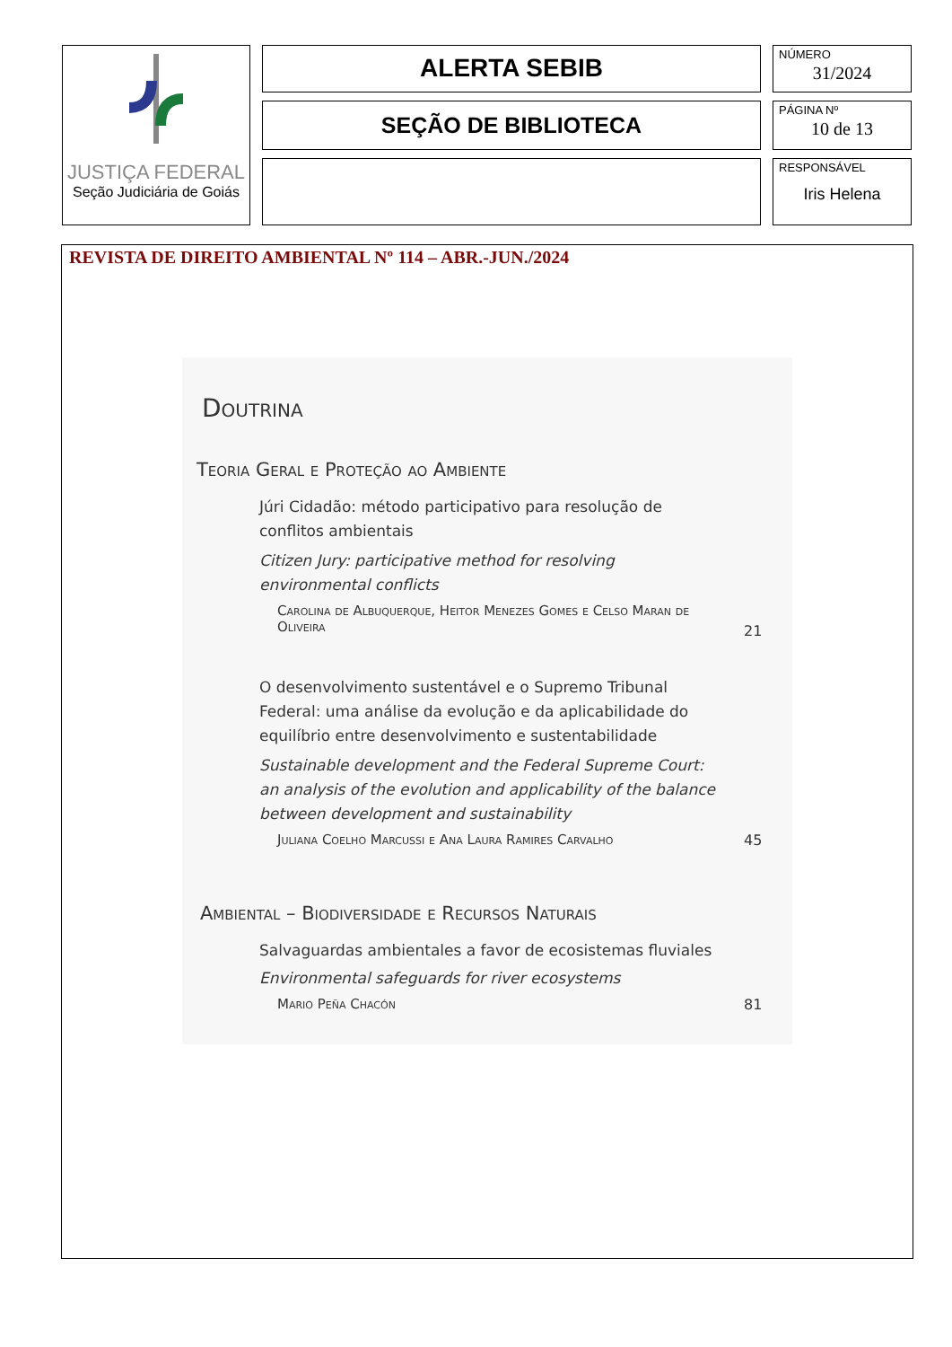JUSTIÇA FEDERAL
Seção Judiciária de Goiás
ALERTA SEBIB
SEÇÃO DE BIBLIOTECA
NÚMERO
31/2024
PÁGINA Nº
10 de 13
RESPONSÁVEL
Iris Helena
REVISTA DE DIREITO AMBIENTAL Nº 114 – ABR.-JUN./2024
Doutrina
Teoria Geral e Proteção ao Ambiente
Júri Cidadão: método participativo para resolução de conflitos ambientais
Citizen Jury: participative method for resolving environmental conflicts
Carolina de Albuquerque, Heitor Menezes Gomes e Celso Maran de Oliveira
21
O desenvolvimento sustentável e o Supremo Tribunal Federal: uma análise da evolução e da aplicabilidade do equilíbrio entre desenvolvimento e sustentabilidade
Sustainable development and the Federal Supreme Court: an analysis of the evolution and applicability of the balance between development and sustainability
Juliana Coelho Marcussi e Ana Laura Ramires Carvalho 45
Ambiental – Biodiversidade e Recursos Naturais
Salvaguardas ambientales a favor de ecosistemas fluviales
Environmental safeguards for river ecosystems
Mario Peña Chacón 81